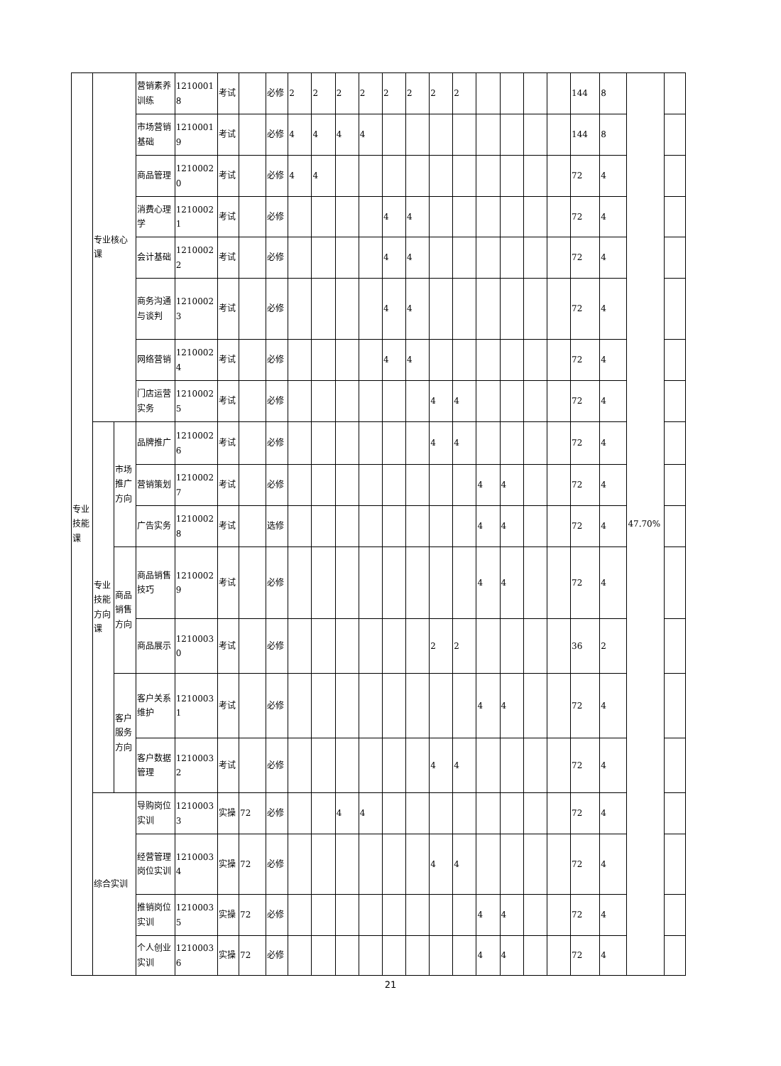| 专业技能课 | 专业核心课 | | 营销素养训练 | 12100018 | 考试 | | 必修 | 2 | 2 | 2 | 2 | 2 | 2 | 2 | 2 | | | | | 144 | 8 | 47.70% | |
| | | | 市场营销基础 | 12100019 | 考试 | | 必修 | 4 | 4 | 4 | 4 | | | | | | | | | 144 | 8 | | |
| | | | 商品管理 | 12100020 | 考试 | | 必修 | 4 | 4 | | | | | | | | | | | 72 | 4 | | |
| | | | 消费心理学 | 12100021 | 考试 | | 必修 | | | | | 4 | 4 | | | | | | | 72 | 4 | | |
| | | | 会计基础 | 12100022 | 考试 | | 必修 | | | | | 4 | 4 | | | | | | | 72 | 4 | | |
| | | | 商务沟通与谈判 | 12100023 | 考试 | | 必修 | | | | | 4 | 4 | | | | | | | 72 | 4 | | |
| | | | 网络营销 | 12100024 | 考试 | | 必修 | | | | | 4 | 4 | | | | | | | 72 | 4 | | |
| | | | 门店运营实务 | 12100025 | 考试 | | 必修 | | | | | | | 4 | 4 | | | | | 72 | 4 | | |
| | 专业技能方向课 | 市场推广方向 | 品牌推广 | 12100026 | 考试 | | 必修 | | | | | | | 4 | 4 | | | | | 72 | 4 | | |
| | | | 营销策划 | 12100027 | 考试 | | 必修 | | | | | | | | | 4 | 4 | | | 72 | 4 | | |
| | | | 广告实务 | 12100028 | 考试 | | 选修 | | | | | | | | | 4 | 4 | | | 72 | 4 | | |
| | | 商品销售方向 | 商品销售技巧 | 12100029 | 考试 | | 必修 | | | | | | | | | 4 | 4 | | | 72 | 4 | | |
| | | | 商品展示 | 12100030 | 考试 | | 必修 | | | | | | | 2 | 2 | | | | | 36 | 2 | | |
| | | 客户服务方向 | 客户关系维护 | 12100031 | 考试 | | 必修 | | | | | | | | | 4 | 4 | | | 72 | 4 | | |
| | | | 客户数据管理 | 12100032 | 考试 | | 必修 | | | | | | | 4 | 4 | | | | | 72 | 4 | | |
| | 综合实训 | | 导购岗位实训 | 12100033 | 实操 | 72 | 必修 | | | 4 | 4 | | | | | | | | | 72 | 4 | | |
| | | | 经营管理岗位实训 | 12100034 | 实操 | 72 | 必修 | | | | | | | 4 | 4 | | | | | 72 | 4 | | |
| | | | 推销岗位实训 | 12100035 | 实操 | 72 | 必修 | | | | | | | | | 4 | 4 | | | 72 | 4 | | |
| | | | 个人创业实训 | 12100036 | 实操 | 72 | 必修 | | | | | | | | | 4 | 4 | | | 72 | 4 | | |
21